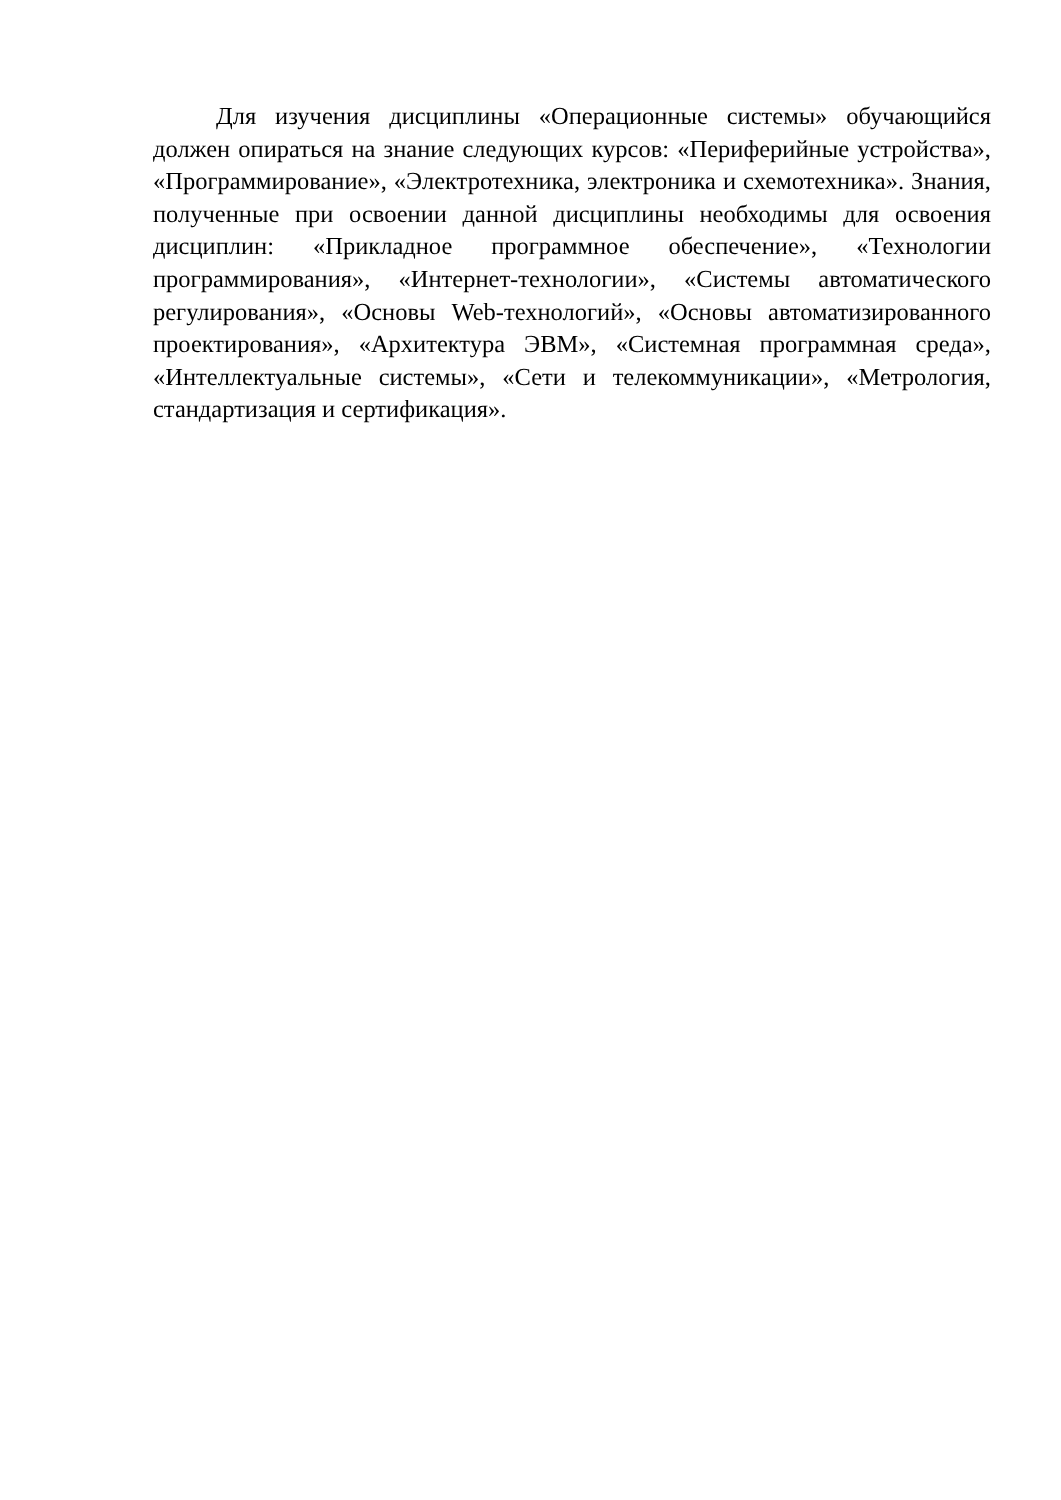Для изучения дисциплины «Операционные системы» обучающийся должен опираться на знание следующих курсов: «Периферийные устройства», «Программирование», «Электротехника, электроника и схемотехника». Знания, полученные при освоении данной дисциплины необходимы для освоения дисциплин: «Прикладное программное обеспечение», «Технологии программирования», «Интернет-технологии», «Системы автоматического регулирования», «Основы Web-технологий», «Основы автоматизированного проектирования», «Архитектура ЭВМ», «Системная программная среда», «Интеллектуальные системы», «Сети и телекоммуникации», «Метрология, стандартизация и сертификация».